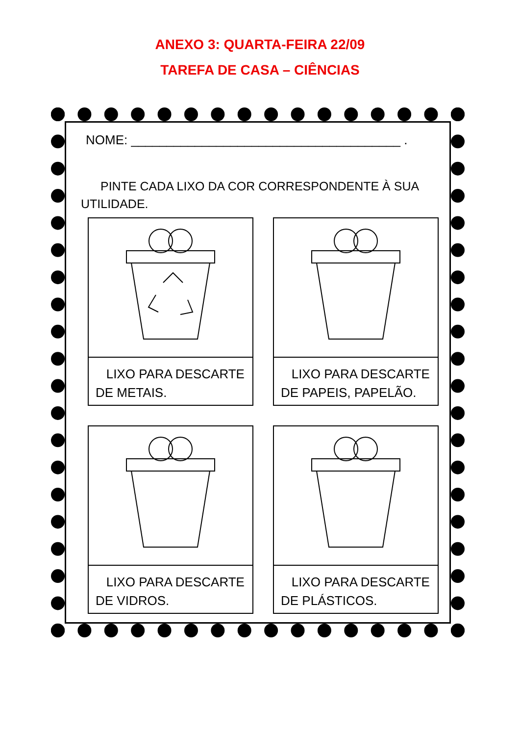ANEXO 3: QUARTA-FEIRA 22/09
TAREFA DE CASA – CIÊNCIAS
NOME: ______________________________________ .
PINTE CADA LIXO DA COR CORRESPONDENTE À SUA UTILIDADE.
LIXO PARA DESCARTE DE METAIS.
LIXO PARA DESCARTE DE PAPEIS, PAPELÃO.
LIXO PARA DESCARTE DE VIDROS.
LIXO PARA DESCARTE DE PLÁSTICOS.